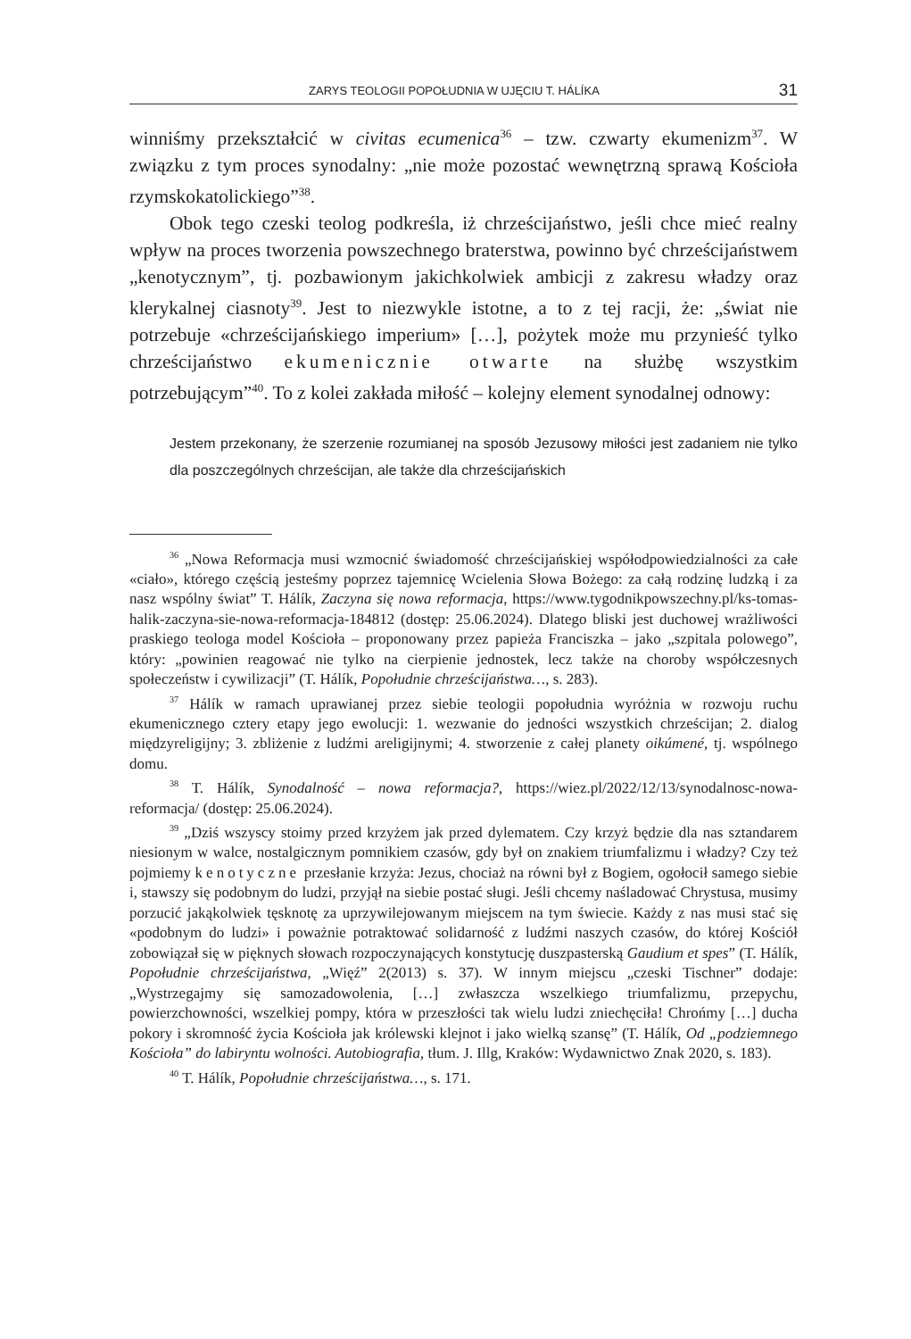ZARYS TEOLOGII POPOŁUDNIA W UJĘCIU T. HÁLÍKA 31
winniśmy przekształcić w civitas ecumenica<sup>36</sup> – tzw. czwarty ekumenizm<sup>37</sup>. W związku z tym proces synodalny: „nie może pozostać wewnętrzną sprawą Kościoła rzymskokatolickiego”<sup>38</sup>.
Obok tego czeski teolog podkreśla, iż chrześcijaństwo, jeśli chce mieć realny wpływ na proces tworzenia powszechnego braterstwa, powinno być chrześcijaństwem „kenotycznym”, tj. pozbawionym jakichkolwiek ambicji z zakresu władzy oraz klerykalnej ciasnoty<sup>39</sup>. Jest to niezwykle istotne, a to z tej racji, że: „świat nie potrzebuje «chrześcijańskiego imperium» […], pożytek może mu przynieść tylko chrześcijaństwo ekumenicznie otwarte na służbę wszystkim potrzebującym”<sup>40</sup>. To z kolei zakłada miłość – kolejny element synodalnej odnowy:
Jestem przekonany, że szerzenie rozumianej na sposób Jezusowy miłości jest zadaniem nie tylko dla poszczególnych chrześcijan, ale także dla chrześcijańskich
<sup>36</sup> „Nowa Reformacja musi wzmocnić świadomość chrześcijańskiej współodpowiedzialności za całe «ciało», którego częścią jesteśmy poprzez tajemnicę Wcielenia Słowa Bożego: za całą rodzinę ludzką i za nasz wspólny świat” T. Hálík, Zaczyna się nowa reformacja, https://www.tygodnikpowszechny.pl/ks-tomas-halik-zaczyna-sie-nowa-reformacja-184812 (dostęp: 25.06.2024). Dlatego bliski jest duchowej wrażliwości praskiego teologa model Kościoła – proponowany przez papieża Franciszka – jako „szpitala polowego”, który: „powinien reagować nie tylko na cierpienie jednostek, lecz także na choroby współczesnych społeczeństw i cywilizacji” (T. Hálík, Popołudnie chrześcijaństwa…, s. 283).
<sup>37</sup> Hálík w ramach uprawianej przez siebie teologii popołudnia wyróżnia w rozwoju ruchu ekumenicznego cztery etapy jego ewolucji: 1. wezwanie do jedności wszystkich chrześcijan; 2. dialog międzyreligijny; 3. zbliżenie z ludźmi areligijnymi; 4. stworzenie z całej planety oikúmené, tj. wspólnego domu.
<sup>38</sup> T. Hálík, Synodalność – nowa reformacja?, https://wiez.pl/2022/12/13/synodalnosc-nowa-reformacja/ (dostęp: 25.06.2024).
<sup>39</sup> „Dziś wszyscy stoimy przed krzyżem jak przed dylematem. Czy krzyż będzie dla nas sztandarem niesionym w walce, nostalgicznym pomnikiem czasów, gdy był on znakiem triumfalizmu i władzy? Czy też pojmiemy kenotyczne przesłanie krzyża: Jezus, chociaż na równi był z Bogiem, ogołocił samego siebie i, stawszy się podobnym do ludzi, przyjął na siebie postać sługi. Jeśli chcemy naśladować Chrystusa, musimy porzucić jakąkolwiek tęsknotę za uprzywilejowanym miejscem na tym świecie. Każdy z nas musi stać się «podobnym do ludzi» i poważnie potraktować solidarność z ludźmi naszych czasów, do której Kościół zobowiązał się w pięknych słowach rozpoczynających konstytucję duszpasterską Gaudium et spes” (T. Hálík, Popołudnie chrześcijaństwa, „Więź” 2(2013) s. 37). W innym miejscu „czeski Tischner” dodaje: „Wystrzegajmy się samozadowolenia, […] zwłaszcza wszelkiego triumfalizmu, przepychu, powierzchowności, wszelkiej pompy, która w przeszłości tak wielu ludzi zniechęciła! Chrońmy […] ducha pokory i skromność życia Kościoła jak królewski klejnot i jako wielką szansę” (T. Hálík, Od „podziemnego Kościoła” do labiryntu wolności. Autobiografia, tłum. J. Illg, Kraków: Wydawnictwo Znak 2020, s. 183).
<sup>40</sup> T. Hálík, Popołudnie chrześcijaństwa…, s. 171.